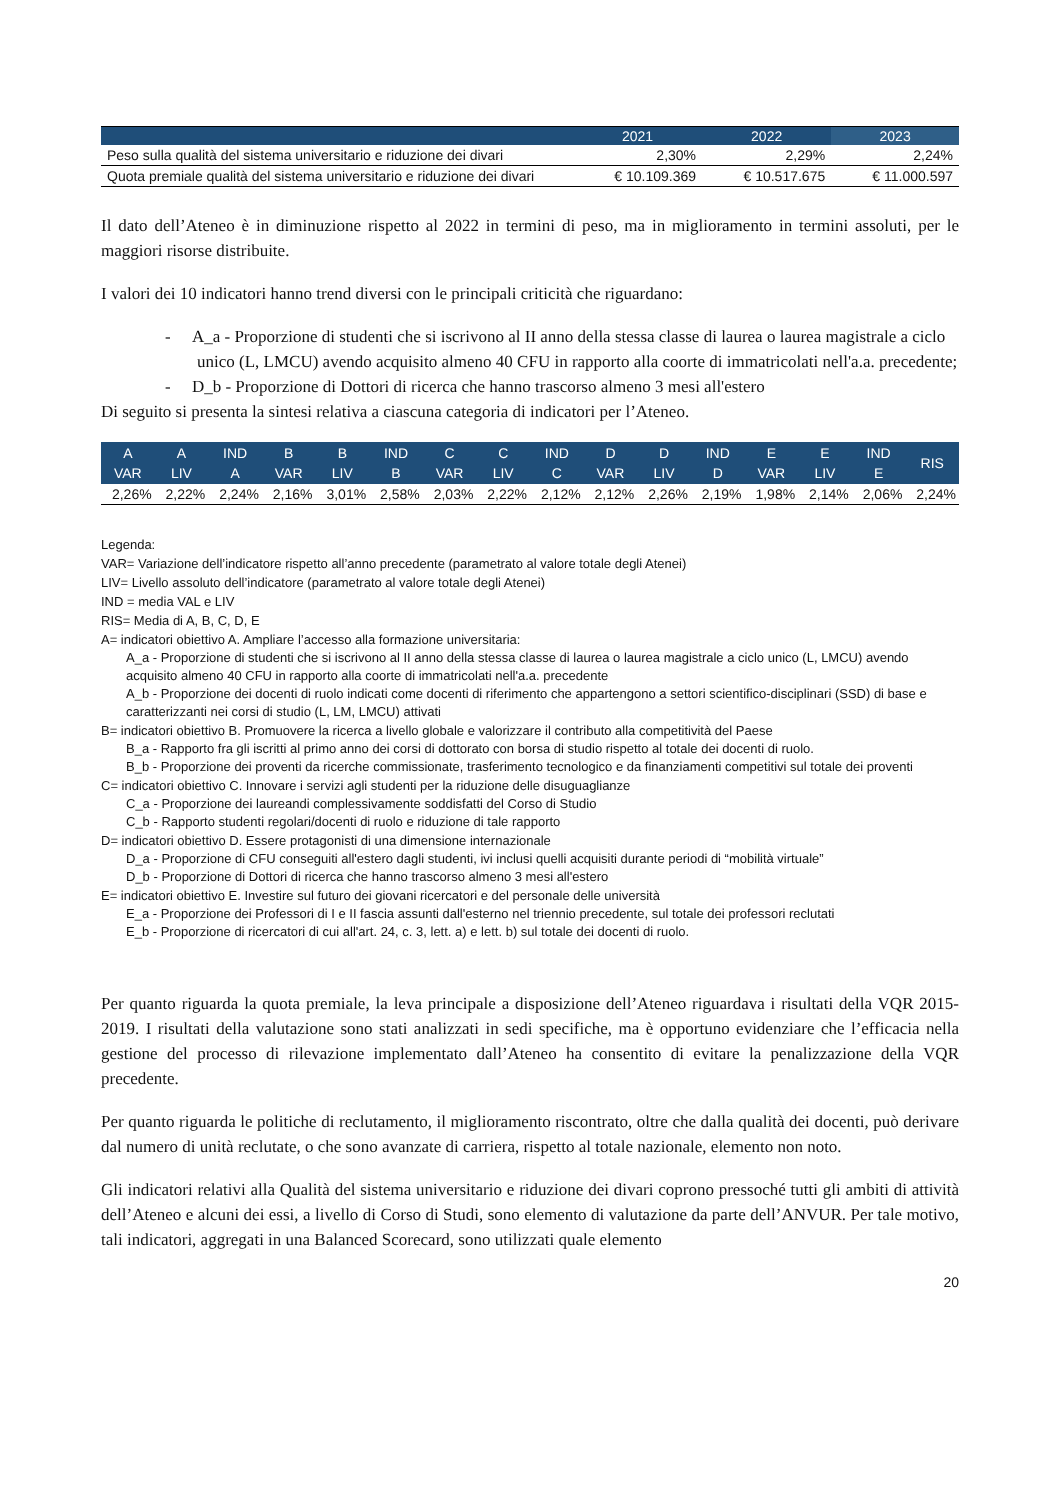| | 2021 | 2022 | 2023 |
| --- | --- | --- | --- |
| Peso sulla qualità del sistema universitario e riduzione dei divari | 2,30% | 2,29% | 2,24% |
| Quota premiale qualità del sistema universitario e riduzione dei divari | € 10.109.369 | € 10.517.675 | € 11.000.597 |
Il dato dell’Ateneo è in diminuzione rispetto al 2022 in termini di peso, ma in miglioramento in termini assoluti, per le maggiori risorse distribuite.
I valori dei 10 indicatori hanno trend diversi con le principali criticità che riguardano:
- A_a - Proporzione di studenti che si iscrivono al II anno della stessa classe di laurea o laurea magistrale a ciclo unico (L, LMCU) avendo acquisito almeno 40 CFU in rapporto alla coorte di immatricolati nell'a.a. precedente;
- D_b - Proporzione di Dottori di ricerca che hanno trascorso almeno 3 mesi all'estero
Di seguito si presenta la sintesi relativa a ciascuna categoria di indicatori per l’Ateneo.
| A VAR | A LIV | IND A | B VAR | B LIV | IND B | C VAR | C LIV | IND C | D VAR | D LIV | IND D | E VAR | E LIV | IND E | RIS |
| --- | --- | --- | --- | --- | --- | --- | --- | --- | --- | --- | --- | --- | --- | --- | --- |
| 2,26% | 2,22% | 2,24% | 2,16% | 3,01% | 2,58% | 2,03% | 2,22% | 2,12% | 2,12% | 2,26% | 2,19% | 1,98% | 2,14% | 2,06% | 2,24% |
Legenda:
VAR= Variazione dell’indicatore rispetto all’anno precedente (parametrato al valore totale degli Atenei)
LIV= Livello assoluto dell’indicatore (parametrato al valore totale degli Atenei)
IND = media VAL e LIV
RIS= Media di A, B, C, D, E
A= indicatori obiettivo A. Ampliare l’accesso alla formazione universitaria:
A_a - Proporzione di studenti che si iscrivono al II anno della stessa classe di laurea o laurea magistrale a ciclo unico (L, LMCU) avendo acquisito almeno 40 CFU in rapporto alla coorte di immatricolati nell'a.a. precedente
A_b - Proporzione dei docenti di ruolo indicati come docenti di riferimento che appartengono a settori scientifico-disciplinari (SSD) di base e caratterizzanti nei corsi di studio (L, LM, LMCU) attivati
B= indicatori obiettivo B. Promuovere la ricerca a livello globale e valorizzare il contributo alla competitività del Paese
B_a - Rapporto fra gli iscritti al primo anno dei corsi di dottorato con borsa di studio rispetto al totale dei docenti di ruolo.
B_b - Proporzione dei proventi da ricerche commissionate, trasferimento tecnologico e da finanziamenti competitivi sul totale dei proventi
C= indicatori obiettivo C. Innovare i servizi agli studenti per la riduzione delle disuguaglianze
C_a - Proporzione dei laureandi complessivamente soddisfatti del Corso di Studio
C_b - Rapporto studenti regolari/docenti di ruolo e riduzione di tale rapporto
D= indicatori obiettivo D. Essere protagonisti di una dimensione internazionale
D_a - Proporzione di CFU conseguiti all'estero dagli studenti, ivi inclusi quelli acquisiti durante periodi di “mobilità virtuale”
D_b - Proporzione di Dottori di ricerca che hanno trascorso almeno 3 mesi all'estero
E= indicatori obiettivo E. Investire sul futuro dei giovani ricercatori e del personale delle università
E_a - Proporzione dei Professori di I e II fascia assunti dall'esterno nel triennio precedente, sul totale dei professori reclutati
E_b - Proporzione di ricercatori di cui all'art. 24, c. 3, lett. a) e lett. b) sul totale dei docenti di ruolo.
Per quanto riguarda la quota premiale, la leva principale a disposizione dell’Ateneo riguardava i risultati della VQR 2015-2019. I risultati della valutazione sono stati analizzati in sedi specifiche, ma è opportuno evidenziare che l’efficacia nella gestione del processo di rilevazione implementato dall’Ateneo ha consentito di evitare la penalizzazione della VQR precedente.
Per quanto riguarda le politiche di reclutamento, il miglioramento riscontrato, oltre che dalla qualità dei docenti, può derivare dal numero di unità reclutate, o che sono avanzate di carriera, rispetto al totale nazionale, elemento non noto.
Gli indicatori relativi alla Qualità del sistema universitario e riduzione dei divari coprono pressoché tutti gli ambiti di attività dell’Ateneo e alcuni dei essi, a livello di Corso di Studi, sono elemento di valutazione da parte dell’ANVUR. Per tale motivo, tali indicatori, aggregati in una Balanced Scorecard, sono utilizzati quale elemento
20